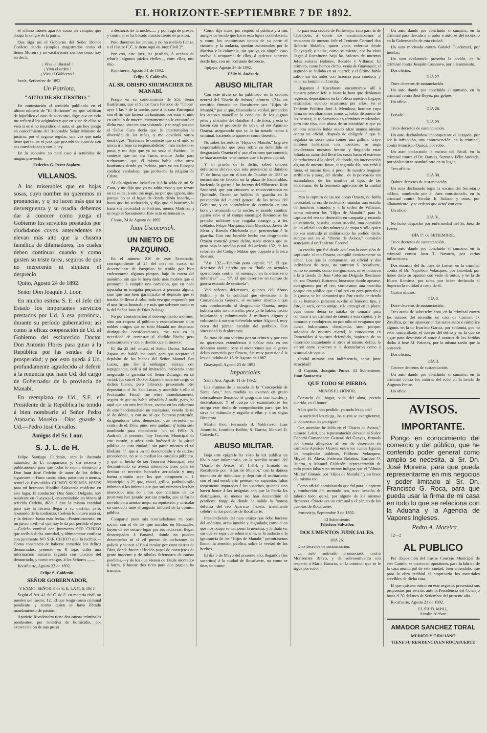EL HORIZONTE-SEPTIEMBRE 7 DE 1892.
el villano interés aparece como un vampiro que chupa la sangre de la patria.
Que siga así el Gobierno del Señor Doctor Cordero dando ejemplos magistrados como el Señor Moreira y no vacilaremos siempre como hoy en decir:
¡ Viva la libertad !
¡ Viva el orden !
¡ Viva el Gobierno !
Junín, Setiembre de 1892.
Un Patriota.
"AUTO DE SECUESTRO."
En contestación al remitido publicado en el último número de "El Horizonte" en que califican de injurídico el auto de secuestro, digo: que en todo me refiero á los originales y que en vista de ellos se verá si es ó no injurídico el auto, el que hoy pongo en conocimiento del Honorable Señor Ministro de justicia, por el órgano regular, una vez que nada tiene que temer el juez que procede de acuerdo con sus convicciones y con la ley.
En lo sucesivo no haré caso á remitidos de ningún provecho.
Federico G. Perez Aspiazu.
VILLANOS.
A los miserables que en hojas sosas, cuyo nombre no queremos ni pronunciar, y q' no lucen más que su desverguenza y su osadía, debemos dar á conocer como juzga el Gobierno los servicios prestados por ciudadanos cuyos antecedentes se elevan más alto que la chusma famélica de difamadores, los cuales deben continuar cuando y como gusten su triste tarea, seguros de que no merecerán ni siquiera el desprecio.
Quito, Agosto 24 de 1892.
Señor Don Joaquín J. Loor.
En mucho estima S. E. el Jefe del Estado los importantes servicios prestados por Ud. á esa provincia, durante su período gubernativo; así como la eficaz cooperación de Ud. al Gobierno del esclarecido Doctor Don Antonio Flores para guiar á la República por las sendas de la prosperidad; y por esto queda á Ud. profundamente agradecido al deferir á la renuncia que hace Ud. del cargo de Gobernador de la provincia de Manabí.
En reemplazo de Ud., S.E. el Presidente de la República ha tenido á bien nombrarle al Señor Pedro Atanacio Moreira.—Dios guarde á Ud.—Pedro José Cevallos.
Amigos del Sr. Loor.
S. J. L. de H.
Felipe Santiago Calderón, ante la ilustrada autoridad de U. comparezco y, sin reserva y públicamente para que todos lo sepan, denuncio á Don Juan José Cedeño de autor de los delitos siguientes:—Hace cuatro años, poco más ó menos, remití de Esmeraldas CIENTO SESENTA PESOS para mi hermano Hipólito Salavarría residente en este lugar. El conductor, Don Simón Delgado, hoy residente en Guayaquil, encontrándolo en Manta al referido Cedeño, dióle á éste la misma cantidad para que la hiciera llegar á su destino; pero, abusando de la confianza, Cedeño lo detuvo para sí, y la detiene hasta esta fecha.—Posteriormente, en un juicio civil—al que hoy le dá por perdido el juez—Cedeño confesó con juramento SER CIERTO que recibió dicha cantidad, y últimamente confiesa con juramento NO SER CIERTO que la recibió.—Como constancia de haberse cometido los delitos denunciados, presento en 8 fojas útiles una información sumaria seguida con citación del denunciado, y como testigos, á los Señores ........
Rocafuerte, Agosto 23 de 1892.
Felipe S. Calderón.
SEÑOR GOBERNADOR,
Y EXMO. SEÑOR P. de S. E. LA C. S. DE J.
Según el Art. 41 del C. de E. en materia civil, no pueden ser jueces: 12. El que tenga causa criminal pendiente y contra quien se haya librado mandamiento de prisión.
Aparicio Rivadeneira tiene dos causas criminales pendientes, por tentativa de homicidio, por excarcelación de una presa
á deshoras de la noche....., y por fuga de presos; y contra él se ha librado mandamiento de prisión.
Pero duermen las causas, y no ha rendido fianza, y el Ilustre C.C. le tiene aquí de Juez Civil 2º.
Por eso, este juez, ha perdido, ó acaban de rebarle...algunos juicios civiles..., entre ellos, uno mío.
Rocafuerte, Agosto 31 de 1892.
Felipe S. Calderón.
AL SR. OBISPO SHUMACHER DE MANABÍ.
Pongo en su conocimiento de S.S. Señor Ilustrísima, que el Señor Cura Párroco de "Chone" ayer á las 7 de la noche, pasé á la casa Parroquial con el fin que hiciera un bautismo por estar el niño en artículo de muerte, ciertamente no le encontré en dicha casa, sino en otra visitando, y se negó por que el Señor Cura decía que le interrumpían la diversión de las niñas, y me devolvió varios desahogos: "Entonces le contesté que si el niño se moría iría bajo su responsabilidad;" más molesto se puso, y me dijo que yo no sería el Padrino, "le contesté que no era Turco, menos Judío para rechazarme, que, él mismo había echo otros bautismos siendo yo Padrino, pues yo era Europeo católico verdadero, que profesaba la religión de Cristo.
Al día siguiente insistí en ir á la selda de mi Sr. Cura, y me dijo que yo no sabía rezar y que rezara en su selda; á esto me negé, no por que ignoro, sino porque no es el lugar de donde debía hacerlo,—hasta que fui rechazado, y dijo que el bautismo lo haría sin necesidad de Padrino, menos Madrina, y se negó el Sacramento: Este acto es temerario.
Chone, 24 de Agosto de 1892.
Juan Uscocovich.
UN NIETO DE PAZQUINO.
En el número 216 de este Semanario, correspondiente al 24 del mes en curso, un descendiente de Pazquino ha tenido por bien enderezarme algunos piropos, bajo la careta del anónimo, sin que le haya dado más motivo que el prestarme á cumplir una comisión, que en nada injuriaba ni irrogaba perjuicios á persona alguna, sino que más bien garantizaba el depósito que se trataba de llevar á cabo, toda vez que respondía por él una firma honorable y más que solvente como es la del Señor Juan de Dios Zuluaga.
No por consideración al desvergonzado anónimo, sino por respeto al público y especialmente á los nobles amigos que en todo Manabí me dispensan distinguidas consideraciones, me veo en la necesidad de contestar al aludido libelo; pero someramente y con el desdén que él merece.
El día 23 del actual, el Señor Doctor Salazar Zapata, me habló, me instó, para que aceptara el depósito de los bienes del Señor Manuel San Lucas, que iba á embargar: aunque con repugnancia, cedí á tal invitación, habiendo antes asegurado la garantía del Señor Zuluaga; en tal virtud, fuí con el Doctor Zapata á hacerme cargo de dichos bienes, pero habiendo presentado otro depositario el Sr. San Lucas, y accedido á ello el Procurador Fiscal, me retiré inmediatamente, seguro de que no había ofendido á nadie, pero, he aquí que sin otro incidente, asoma en las columnas de este hebdomadario un cualquiera, venido de no sé de dónde, y con no sé que honrosa profesión, dirigiéndome tales denuestos, que revierten en contra de él. Dice, pues, este quidam, q' había sido nombrado para depositario "un tal Félix N. Andrade, al presente, hoy Tesorero Municipal de este cantón, y años atrás huésped de la cárcel pública de esta ciudad;" sin parar mientes el tal libelista: 1º. que á un tal desconocido y de dudosa procedencia, no se le confían los caudales públicos, y que el hecho de ser Tesorero Municipal, está desmintiendo su aviesa intención; pues para tal destino se necesita honradez acrisolada y muy buena opinión ante los que componen el I. Municipio; y 2º, que, cárcel, grillos, patíbulo sólo infaman á los infames que por sus crímenes los han merecido; más no a los que víctimas de los protervos han pasado por esa prueba, que al fin ha servido para asentar mejor su reputación y acrisolar su conducta ante el augusto tribunal de la opinión pública.
Comparen pues mis conciudadanos mi porte social, con el de los que nacidos en Manizales, huyen de ese oscuro lugar por sus fechorías; llegan desarropados á Panamá, donde no pueden desempeñar ni el vil puesto de corbatones de policía y vienen al fin á recalar por estas tierras de Dios, donde hacen el lucido papel de consejeros de gente inocente y de rábulas defensores de causas perdidas,—y de los que vienen de Daule montados á burra, á buscar tíos ricos para que paguen las trampas.
Como dije antes, por respeto al público y á mis amigos he tenido que hacer esta ligera contestación; y como los anonimistas tienen de su parte el cinismo y la audacia, quedan autorizados por la diatriva y la calumnia, sin que ya en ningún caso vuelva á ocuparme de ellos, á quienes contesto desde hoy, con mi profundo desprecio.
Jipijapa, Agosto 26 de 1892.
Félix N. Andrade.
ABUSO MILITAR
Con este título se ha publicado en la sección neutral del "Diario de Avisos," número 1,314, un remitido firmado en Rocafuerte por "Hijos de Manabí," por el que, falseando la verdad, pretenden los autores mancillar la conducta de los dignos jefes y oficiales del Batallón 3º. de línea, y esto lo hacen con el propósito de salvar al reo Aparicio Ozaeta, asegurando que se lo ha tratado como á criminal, haciéndolo aparecer como desertor.
No sabes los señores "Hijos de Manabí," la grave responsabilidad que pesa sobre su defendido el desgraciado Ozaeta el q' por el crimen que cometió, se hizo acreedor nada menos que á la pena capital.
Y en prueba de lo dicho, sabed señores defensores del reo, que éste perteneció al Batallón 1º. de línea, que en el tres de Octubre de 1887 se encontraba de facción en la plaza de Esmeraldas, haciendo la guerra á las fuerzas del filibustero Ruiz Sandoval, que por entonces se reconcentraban en Quinindé. Ozaeta se hallaba de guardia en la prevención del cuartel general de las tropas del Gobierno, y en contrándose de centinela en una hora ya avanzada de la noche, se mandó cambiar ¡quién sabe si al campo enemigo! llevándose las prendas militares que cargaba consigo y á los soldados Felipe Marquina, Juan Mendoza, Javier de Mera y Ramón Chichanda que pertenecían á la guardia. Con este horrible hecho ese desgraciado Ozaeta cometió grave delito, nada menos que se puso bajo la sanción penal del artículo 132, de las reformas del Código Militar que copiado á la letra dice así:
"Art. 132.—Tendrán pena capital: "1º. El que desertase del ejército que se "halle en actuales operaciones contra "el enemigo, en la ofensiva ó defensiva" ..... "5º. El que desertase en tiempo de guerra estando de centinela".
Ved señores defensores, quienes del Abuso Militar y de la solicitud que elevasteis á la Comandancia General, el aterrador abismo á que vais conduciendo al desgraciado Ozaeta, mejor hubiera sido no meneallo: pero ya lo habeis hecho injuriando y calumniando á militares dignos y colocando á nuestro defendido señor Alguacil, muy cerca del primer escalón del patíbulo. Con sinceridad lo deploramos.
Se trata de una víctima por su crimen y por esto no queremos extendernos á hablar más en tan doloroso asunto: pero si anotaremos que el grave delito cometido por Ozaeta, fué muy posterior á la ley de indulto de 13 de Agosto de 1887.
Guayaquil, Agosto 23 de 1892
Imparciales.
Santa Ana, Agosto 11 de 1892.
Las alumnas de la escuela de la "Concepción de Santa Ana," han rendido su examen en grado sobresaliente llenando el programa con lucidez y desembarazo. Y el cuerpo de examinadores les otorga este título de comprobación para que les sirva de estímulo y orgullo á ellas y á su digna Directora.
Martín Pico, Fernando B. Valdiviezo, Luis Jaramillo, Leonidas Balbín, S. García, Manuel D. Caicedo C.
ABUSO MILITAR.
Bajo este epígrafe ha visto la luz pública un libelo asaz infamatorio, en la sección neutral del "Diario de Avisos" nº. 1,314, y firmado en Rocafuerte por "Hijos de Manabí," con la dañosa intención de ridiculizar y deprimir el militarismo con el mal encubierto pretexto de supuestas faltas torpemente imputadas á los suscritos, quienes sino hacen honor á las insignias con que la Patria les distinguiera, al menos no han descendido al pestilente fango de donde ha salido la famosa defensa del reo Aparicio Ozaeta, tristemente célebre en los pueblos de Rocafuerte.
Prescindiendo del caso omiso que debe hacerse del anónimo, arma innoble y degradada; como el en que nos ocupa se campean la mentira, y la diatriva, sin que se sepa que admirar más, si la audacia ó la ignorancia de los "Hijos de Manabí;" permítasenos llamar la atención pública, sobre la verdad de los hechos.
El día 5 de Mayo del presente año, llegamos (los suscritos) á la ciudad de Rocafuerte, no como se dice, de tránsi-
to para esta ciudad de Portoviejo, sino para la de Charapotó, á donde nos encaminábamos al encuentro de nuestro Jefe el Teniente Coronel don Roberto Bolaños, quien venía enfermo desde Guayaquil; y nadie, como se miente, nos ha visto llegar á Rocafuerte bajo las órdenes de nuestros Jefes señores Bolaños, Recalde y Villamar. El primero, como hemos dicho, venía de Guayaquil; el segundo se hallaba en su cuartel; y el último había salido un día antes con licencia para conducir y dejar su familia en Crucita.
Llegamos á Rocafuerte encontramos allí á nuestro primer Jefe y hasta la hora que debíamos regresar, depositamos en la Policía nuestros bagajes ensillados; cuando ocurrimos por ellos, ya el Teniente Político José J. Mendoza, hombre cuya fama no envidiaríamos jamás ..; había dispuesto de las bestias; le reclamamos en términos moderados, pero este tipo, que abusa de su autoridad y que ya en otra ocasión había osado alzar manos airadas contra un oficial, después de obligarle á que le regalara un sucre para comer una gallina, creyó también habérselas con nosotros; se negó devolvernos nuestras bestias y fingiendo estar faltada su autoridad llevó las cosas hasta el extremo de reducirnos á la cárcel, de donde, sin intervención alguna de nuestro favor, al segundo día, nos echó á fuera, el mismo tipo; á pesar de nuestro lenguaje atribilario y soez, del alcohol, de la polvoreda tan escandalosa, de los insultos al tipo, de las blasfemias, de la tremenda agitación de la ciudad———
Para la captura de un reo como Ozaeta, no había necesidad, ni era de ordenanza mandar una escolta de hombres armados y á la orden de Villamar, como mienten los "Hijos de Manabí;" para la captura del reo de deserción en campaña y estando de centinela, bastaba, como sucedió, una comisión de un oficial con dos números de tropa y sólo quien no sea instruido ni militarizado ha podido darle, aunque sea en el "Diario de Avisos," comisión semejante á un Teniente Coronel.
La escolta que fué desde aquí con la comisión de capturarle al reo Ozaeta, cumplió extrictamente su deber. Los que la componían, un oficial y dos individuos de tropa, no entraron á Rocafuerte, como se miente, como energúmenos, ni se lanzaron á la á tienda de José Ceferino Delgado (hermano del reo Ozaeta). Entraron, buscaron donde apearse, averiguaron por el reo, compraron una cuerdita porque era público que el tal reo era para ponerlo á la guasca, se les comunicó que éste estaba en tienda de su hermano, pidieron auxilio al Teniente tipo, y éste, le sacó, como amigo, y le entregó en la plaza; pues como decía se trataba de tomarle para conducir á un criminal de cuenta á esta capital, y le tomaron y condujeron, no por odio ni venganza que nunca hubieramos disculpado, sino porque, soldados de nuestro cuartel, le conocieron en Esmeraldas á vuestro defendido, supieron de su deserción inquietando á otros al mismo delito, lo vieron entre vosotros y le denunciaron como á criminal de cuenta.
¿Podrá mirarse con indiferencia, seme jante atrocidad?
El Capitán, Joaquín Ponce. El Subteniente, Juan Santacruz.
QUE TODO SE PIERDA
MENOS EL HONOR.
Consuelo del hogar, vida del alma, prenda querida, es el honor.
A los que lo han perdido, ya nada les queda!
La sociedad les niega, los suyos se avergüenzan, la conciencia les persigue!
Con asombro he leído en el "Diario de Avisos," número 1,414, una representación elevada al Señor General Comandante General del Guayas, firmada por treinta allegados al reo de deserción en campaña Aparicio Ozaeta, entre los cuales figuran los empleados públicos, Filiberto Velazquez, Miguel H. Alava, Federico Bolaños, Enrique O. Huerta,...y Manuel Calderón; representación de todo punto falsa y no menos indigna que el "Abuso Militar" firmado por "Hijos de Manabí," y en favor del mismo reo.
Como oficial comisionado que fuí para la captura y conducción del mentado reo, tuve ocasión de saberlo todo, quizá, por alguno de los mismos firmantes. Ozaeta era un criminal y el pánico de los pueblos de Rocafuerte.
Portoviejo, Septiembre 2 de 1892.
El Subteniente.
Telésforo Salvador.
DOCUMENTOS JUDICIALES.
DÍA 26.
Diez decretos de sustanciación.
Un auto motivado pronunciado contra Monserrate Bravo, y de sobreseimiento con respecto á María Basurto, en la criminal que se le sigue por robo.
Un auto dando por concluído el sumario, en la criminal para descubrir el autor ó autores del incendio en la Gobernación de esta ciudad.
Un auto motivado contra Gabriel Guadamud, por heridas.
Un auto declarando prescrita la acción, en la criminal contra Joaquín Casanova, por allanamiento.
Dos oficios.
DÍA 27.
Once decretos de sustanciación.
Un auto dando por concluído el sumario, en la criminal contra José Reyes, por golpes.
Un oficio.
DÍA 28.
Feriado.
DÍA 29.
Trece decretos de sustanciación.
Un auto declarándose incompetente el Juzgado, por ser la infracción, una contravención, en la criminal, contra Francisco Quiróz, por robo.
Un auto declarando la excusa del fiscal, en la criminal contra el Dr. Francis. Servat y Féliz Andrade, por violación se nombró otro en su lugar.
Tres oficios.
DÍA 30.
Quince decretos de sustanciación.
Un auto declarando legal la excusa del Secretario ad-hoc, nombrado por el Juez comisionado, en la criminal contra Nicolás E. Salazar y otros, por allanamiento; y se ordenó que actué con otro.
Un oficio.
DÍA 31.
No hubo despacho por enfermedad del Sr. Juez de Letras.
DÍA 1º. de SETIEMBRE.
Trece decretos de sustanciación.
Un auto dando por concluído el sumario, en la criminal contra Juan T. Navarro, por varias infracciones.
Dos excusas del Sr. Juez de Letras, en la criminal contra el Dr. Napoleón Velásquez, por falsedad, por haber dado su opinión con visto de autos; y en la de Eliseo Ramírez, por robo, por haber declarado el Superior la nulidad á costa de él.
Cuatro oficios.
DÍA 2.
Doce decretos de sustanciación.
Tres autos de sobreseimiento, en la criminal contra los autores del incendio en casa de Cármen O. Zavállos, por no aparecer en los autos autor ó cómplice alguno, en la de Evaristo García, por sodomía, por no estar comprobado el cuerpo del delito y en la que se sigue para descubrir el autor ó autores de las heridas dadas á José M. Briones, por la misma razón que la antecede.
Dos oficios.
DÍA 3.
Catorce decretos de sustanciación.
Un auto dando por concluído el sumario, en la criminal contra los autores del robo en la tienda de Augusto Freire.
Un oficio.
AVISOS.
IMPORTANTE.
Pongo en conocimiento del comercio y del público, que he conferido poder general como amplio se necesita, al Sr. Dn. José Moreira, para que pueda representarme en mis negocios y poder limitado al Sr. Dn. Francisco G. Roca, para que pueda usar la firma de mi casa en todo lo que se relaciona con la Aduana y la Agencia de Vapores Ingleses.
Pedro A. Moreira.
12—2
AL PUBLICO
Por disposición del Ilustre Concejo Municipal de este Cantón, se convocan opositores, para la fabrica de la casa municipal de esta ciudad, bien entendido, que para la obra recibirá el empresario los materiales servibles de dicha casa.
El que quisiese entrar en este negosio, presentará sus propuestas por escrito, ante la Presidencia del Concejo hasta el 30 del mes de Setiembre del presente año.
Rocafuerte, Agosto 21 de 1892.
EL SRIO. MPAL.
Antolín Alcívar.
AMADOR SANCHEZ TORAL
MEDICO Y CIRUJANO
TIENE SU RESIDENCIA EN ROCAFUERTE